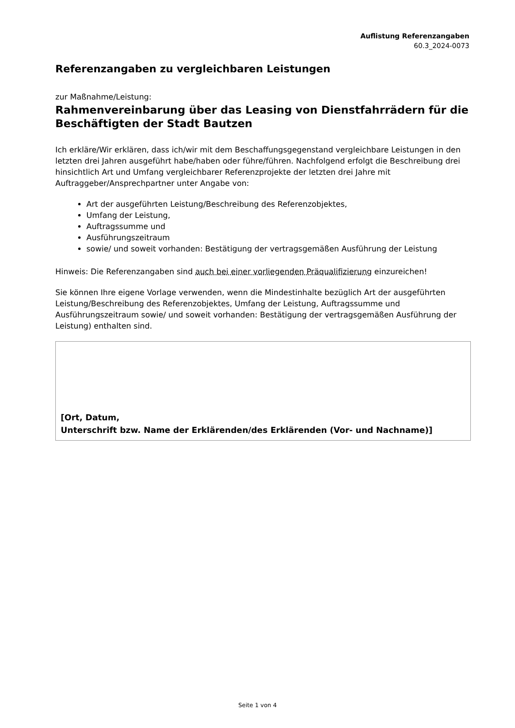Auflistung Referenzangaben
60.3_2024-0073
Referenzangaben zu vergleichbaren Leistungen
zur Maßnahme/Leistung:
Rahmenvereinbarung über das Leasing von Dienstfahrrädern für die Beschäftigten der Stadt Bautzen
Ich erkläre/Wir erklären, dass ich/wir mit dem Beschaffungsgegenstand vergleichbare Leistungen in den letzten drei Jahren ausgeführt habe/haben oder führe/führen. Nachfolgend erfolgt die Beschreibung drei hinsichtlich Art und Umfang vergleichbarer Referenzprojekte der letzten drei Jahre mit Auftraggeber/Ansprechpartner unter Angabe von:
Art der ausgeführten Leistung/Beschreibung des Referenzobjektes,
Umfang der Leistung,
Auftragssumme und
Ausführungszeitraum
sowie/ und soweit vorhanden: Bestätigung der vertragsgemäßen Ausführung der Leistung
Hinweis: Die Referenzangaben sind auch bei einer vorliegenden Präqualifizierung einzureichen!
Sie können Ihre eigene Vorlage verwenden, wenn die Mindestinhalte bezüglich Art der ausgeführten Leistung/Beschreibung des Referenzobjektes, Umfang der Leistung, Auftragssumme und Ausführungszeitraum sowie/ und soweit vorhanden: Bestätigung der vertragsgemäßen Ausführung der Leistung) enthalten sind.
[Ort, Datum,
Unterschrift bzw. Name der Erklärenden/des Erklärenden (Vor- und Nachname)]
Seite 1 von 4